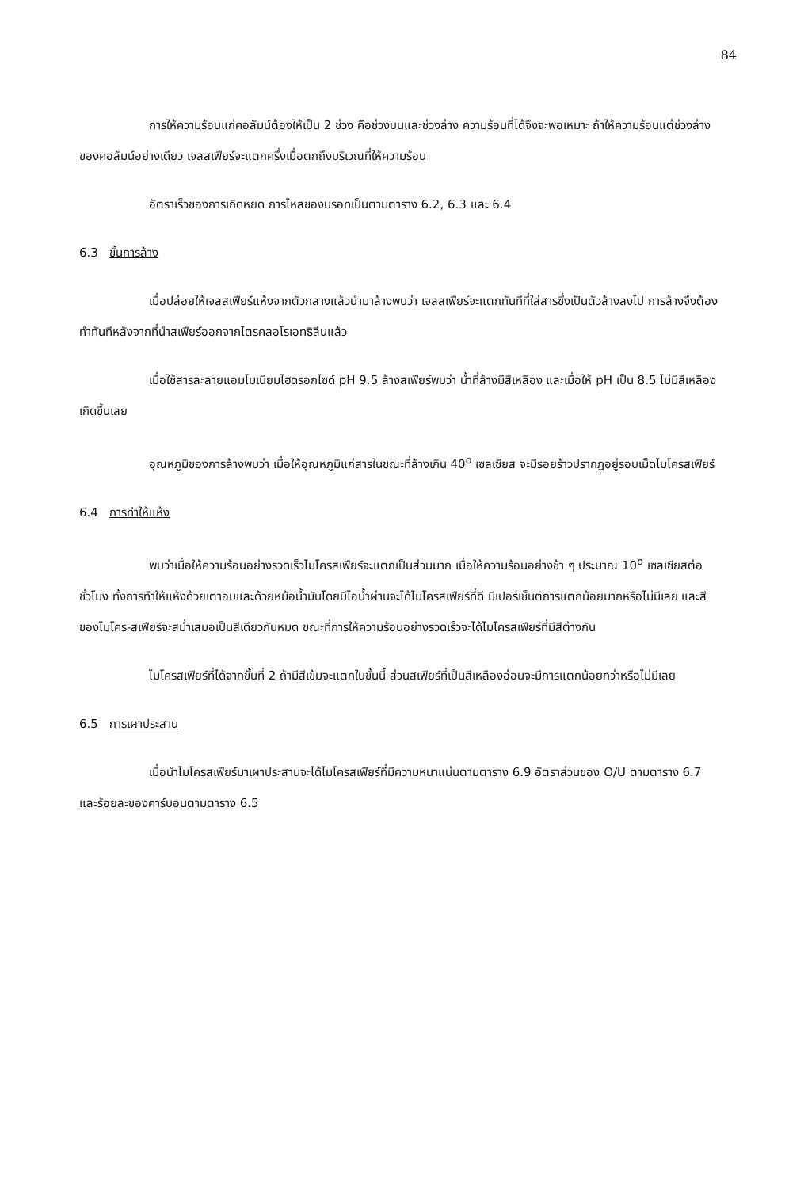84
การให้ความร้อนแก่คอลัมน์ต้องให้เป็น 2 ช่วง คือช่วงบนและช่วงล่าง ความร้อนที่ได้จึงจะพอเหมาะ ถ้าให้ความร้อนแต่ช่วงล่างของคอลัมน์อย่างเดียว เจลสเฟียร์จะแตกครึ่งเมื่อตกถึงบริเวณที่ให้ความร้อน
อัตราเร็วของการเกิดหยด การไหลของบรอทเป็นตามตาราง 6.2, 6.3 และ 6.4
6.3 ขั้นการล้าง
เมื่อปล่อยให้เจลสเฟียร์แห้งจากตัวกลางแล้วนำมาล้างพบว่า เจลสเฟียร์จะแตกทันทีที่ใส่สารซึ่งเป็นตัวล้างลงไป การล้างจึงต้องทำทันทีหลังจากที่นำสเฟียร์ออกจากไตรคลอโรเอทธิลีนแล้ว
เมื่อใช้สารละลายแอมโมเนียมไฮดรอกไซด์ pH 9.5 ล้างสเฟียร์พบว่า น้ำที่ล้างมีสีเหลือง และเมื่อให้ pH เป็น 8.5 ไม่มีสีเหลืองเกิดขึ้นเลย
อุณหภูมิของการล้างพบว่า เมื่อให้อุณหภูมิแก่สารในขณะที่ล้างเกิน 40<sup>o</sup> เซลเซียส จะมีรอยร้าวปรากฏอยู่รอบเม็ดไมโครสเฟียร์
6.4 การทำให้แห้ง
พบว่าเมื่อให้ความร้อนอย่างรวดเร็วไมโครสเฟียร์จะแตกเป็นส่วนมาก เมื่อให้ความร้อนอย่างช้า ๆ ประมาณ 10<sup>o</sup> เซลเซียสต่อชั่วโมง ทั้งการทำให้แห้งด้วยเตาอบและด้วยหม้อน้ำมันโดยมีไอน้ำผ่านจะได้ไมโครสเฟียร์ที่ดี มีเปอร์เซ็นต์การแตกน้อยมากหรือไม่มีเลย และสีของไมโคร-สเฟียร์จะสม่ำเสมอเป็นสีเดียวกันหมด ขณะที่การให้ความร้อนอย่างรวดเร็วจะได้ไมโครสเฟียร์ที่มีสีต่างกัน
ไมโครสเฟียร์ที่ได้จากขั้นที่ 2 ถ้ามีสีเข้มจะแตกในขั้นนี้ ส่วนสเฟียร์ที่เป็นสีเหลืองอ่อนจะมีการแตกน้อยกว่าหรือไม่มีเลย
6.5 การเผาประสาน
เมื่อนำไมโครสเฟียร์มาเผาประสานจะได้ไมโครสเฟียร์ที่มีความหนาแน่นตามตาราง 6.9 อัตราส่วนของ O/U ตามตาราง 6.7 และร้อยละของคาร์บอนตามตาราง 6.5